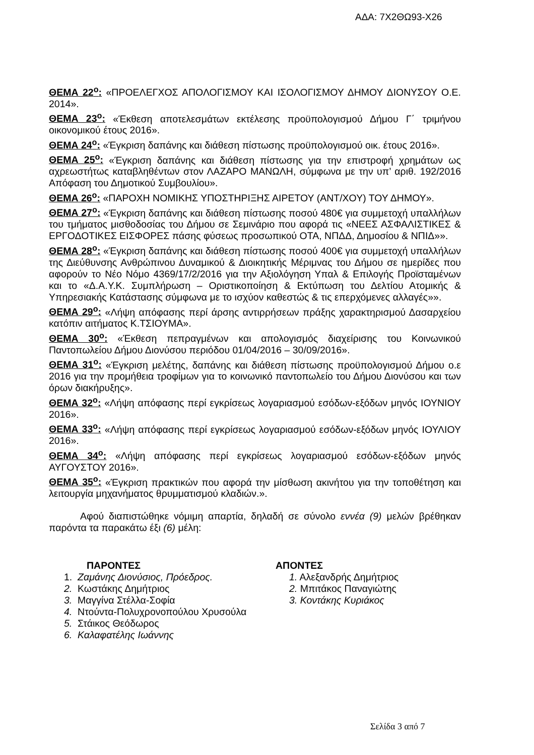ΑΔΑ: 7Χ2ΘΩ93-Χ26
ΘΕΜΑ 22<sup>ο</sup>: «ΠΡΟΕΛΕΓΧΟΣ ΑΠΟΛΟΓΙΣΜΟΥ ΚΑΙ ΙΣΟΛΟΓΙΣΜΟΥ ΔΗΜΟΥ ΔΙΟΝΥΣΟΥ Ο.Ε. 2014».
ΘΕΜΑ 23<sup>ο</sup>: «Έκθεση αποτελεσμάτων εκτέλεσης προϋπολογισμού Δήμου Γ΄ τριμήνου οικονομικού έτους 2016».
ΘΕΜΑ 24<sup>ο</sup>: «Έγκριση δαπάνης και διάθεση πίστωσης προϋπολογισμού οικ. έτους 2016».
ΘΕΜΑ 25<sup>ο</sup>: «Έγκριση δαπάνης και διάθεση πίστωσης για την επιστροφή χρημάτων ως αχρεωστήτως καταβληθέντων στον ΛΑΖΑΡΟ ΜΑΝΩΛΗ, σύμφωνα με την υπ’ αριθ. 192/2016 Απόφαση του Δημοτικού Συμβουλίου».
ΘΕΜΑ 26<sup>ο</sup>: «ΠΑΡΟΧΗ ΝΟΜΙΚΗΣ ΥΠΟΣΤΗΡΙΞΗΣ ΑΙΡΕΤΟΥ (ΑΝΤ/ΧΟΥ) ΤΟΥ ΔΗΜΟΥ».
ΘΕΜΑ 27<sup>ο</sup>: «Έγκριση δαπάνης και διάθεση πίστωσης ποσού 480€ για συμμετοχή υπαλλήλων του τμήματος μισθοδοσίας του Δήμου σε Σεμινάριο που αφορά τις «ΝΕΕΣ ΑΣΦΑΛΙΣΤΙΚΕΣ & ΕΡΓΟΔΟΤΙΚΕΣ ΕΙΣΦΟΡΕΣ πάσης φύσεως προσωπικού ΟΤΑ, ΝΠΔΔ, Δημοσίου & ΝΠΙΔ»».
ΘΕΜΑ 28<sup>ο</sup>: «Έγκριση δαπάνης και διάθεση πίστωσης ποσού 400€ για συμμετοχή υπαλλήλων της Διεύθυνσης Ανθρώπινου Δυναμικού & Διοικητικής Μέριμνας του Δήμου σε ημερίδες που αφορούν το Νέο Νόμο 4369/17/2/2016 για την Αξιολόγηση Υπαλ & Επιλογής Προϊσταμένων και το «Δ.Α.Υ.Κ. Συμπλήρωση – Οριστικοποίηση & Εκτύπωση του Δελτίου Ατομικής & Υπηρεσιακής Κατάστασης σύμφωνα με το ισχύον καθεστώς & τις επερχόμενες αλλαγές»».
ΘΕΜΑ 29<sup>ο</sup>: «Λήψη απόφασης περί άρσης αντιρρήσεων πράξης χαρακτηρισμού Δασαρχείου κατόπιν αιτήματος Κ.ΤΣΙΟΥΜΑ».
ΘΕΜΑ 30<sup>ο</sup>: «Έκθεση πεπραγμένων και απολογισμός διαχείρισης του Κοινωνικού Παντοπωλείου Δήμου Διονύσου περιόδου 01/04/2016 – 30/09/2016».
ΘΕΜΑ 31<sup>ο</sup>: «Έγκριση μελέτης, δαπάνης και διάθεση πίστωσης προϋπολογισμού Δήμου ο.ε 2016 για την προμήθεια τροφίμων για το κοινωνικό παντοπωλείο του Δήμου Διονύσου και των όρων διακήρυξης».
ΘΕΜΑ 32<sup>ο</sup>: «Λήψη απόφασης περί εγκρίσεως λογαριασμού εσόδων-εξόδων μηνός ΙΟΥΝΙΟΥ 2016».
ΘΕΜΑ 33<sup>ο</sup>: «Λήψη απόφασης περί εγκρίσεως λογαριασμού εσόδων-εξόδων μηνός ΙΟΥΛΙΟΥ 2016».
ΘΕΜΑ 34<sup>ο</sup>: «Λήψη απόφασης περί εγκρίσεως λογαριασμού εσόδων-εξόδων μηνός ΑΥΓΟΥΣΤΟΥ 2016».
ΘΕΜΑ 35<sup>ο</sup>: «Έγκριση πρακτικών που αφορά την μίσθωση ακινήτου για την τοποθέτηση και λειτουργία μηχανήματος θρυμματισμού κλαδιών.».
Αφού διαπιστώθηκε νόμιμη απαρτία, δηλαδή σε σύνολο εννέα (9) μελών βρέθηκαν παρόντα τα παρακάτω έξι (6) μέλη:
ΠΑΡΟΝΤΕΣ
1. Ζαμάνης Διονύσιος, Πρόεδρος.
2. Κωστάκης Δημήτριος
3. Μαγγίνα Στέλλα-Σοφία
4. Ντούντα-Πολυχρονοπούλου Χρυσούλα
5. Στάικος Θεόδωρος
6. Καλαφατέλης Ιωάννης
ΑΠΟΝΤΕΣ
1. Αλεξανδρής Δημήτριος
2. Μπιτάκος Παναγιώτης
3. Κοντάκης Κυριάκος
Σελίδα 3 από 7